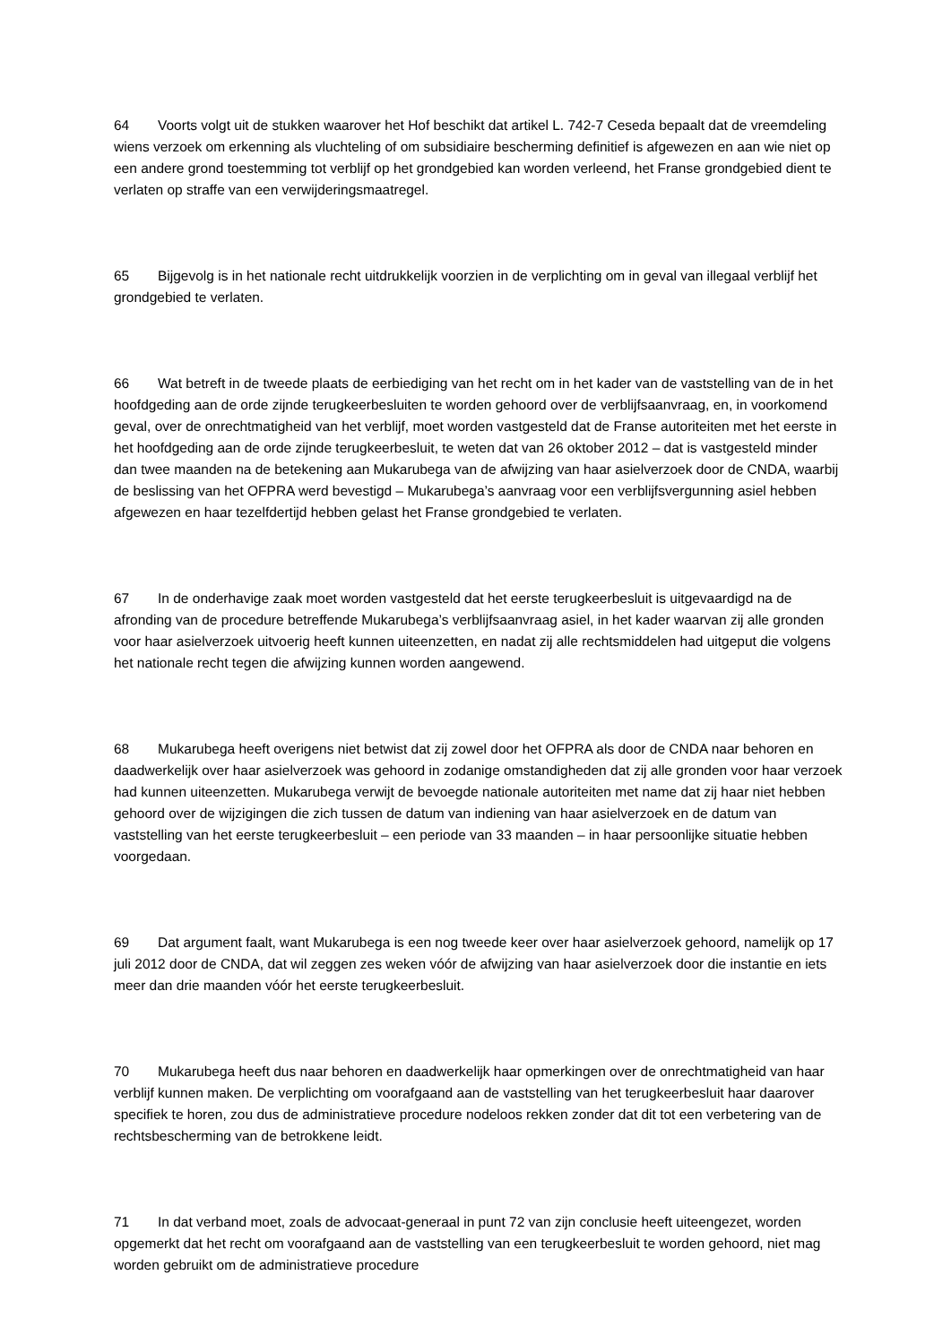64 Voorts volgt uit de stukken waarover het Hof beschikt dat artikel L. 742-7 Ceseda bepaalt dat de vreemdeling wiens verzoek om erkenning als vluchteling of om subsidiaire bescherming definitief is afgewezen en aan wie niet op een andere grond toestemming tot verblijf op het grondgebied kan worden verleend, het Franse grondgebied dient te verlaten op straffe van een verwijderingsmaatregel.
65 Bijgevolg is in het nationale recht uitdrukkelijk voorzien in de verplichting om in geval van illegaal verblijf het grondgebied te verlaten.
66 Wat betreft in de tweede plaats de eerbiediging van het recht om in het kader van de vaststelling van de in het hoofdgeding aan de orde zijnde terugkeerbesluiten te worden gehoord over de verblijfsaanvraag, en, in voorkomend geval, over de onrechtmatigheid van het verblijf, moet worden vastgesteld dat de Franse autoriteiten met het eerste in het hoofdgeding aan de orde zijnde terugkeerbesluit, te weten dat van 26 oktober 2012 – dat is vastgesteld minder dan twee maanden na de betekening aan Mukarubega van de afwijzing van haar asielverzoek door de CNDA, waarbij de beslissing van het OFPRA werd bevestigd – Mukarubega’s aanvraag voor een verblijfsvergunning asiel hebben afgewezen en haar tezelfdertijd hebben gelast het Franse grondgebied te verlaten.
67 In de onderhavige zaak moet worden vastgesteld dat het eerste terugkeerbesluit is uitgevaardigd na de afronding van de procedure betreffende Mukarubega’s verblijfsaanvraag asiel, in het kader waarvan zij alle gronden voor haar asielverzoek uitvoerig heeft kunnen uiteenzetten, en nadat zij alle rechtsmiddelen had uitgeput die volgens het nationale recht tegen die afwijzing kunnen worden aangewend.
68 Mukarubega heeft overigens niet betwist dat zij zowel door het OFPRA als door de CNDA naar behoren en daadwerkelijk over haar asielverzoek was gehoord in zodanige omstandigheden dat zij alle gronden voor haar verzoek had kunnen uiteenzetten. Mukarubega verwijt de bevoegde nationale autoriteiten met name dat zij haar niet hebben gehoord over de wijzigingen die zich tussen de datum van indiening van haar asielverzoek en de datum van vaststelling van het eerste terugkeerbesluit – een periode van 33 maanden – in haar persoonlijke situatie hebben voorgedaan.
69 Dat argument faalt, want Mukarubega is een nog tweede keer over haar asielverzoek gehoord, namelijk op 17 juli 2012 door de CNDA, dat wil zeggen zes weken vóór de afwijzing van haar asielverzoek door die instantie en iets meer dan drie maanden vóór het eerste terugkeerbesluit.
70 Mukarubega heeft dus naar behoren en daadwerkelijk haar opmerkingen over de onrechtmatigheid van haar verblijf kunnen maken. De verplichting om voorafgaand aan de vaststelling van het terugkeerbesluit haar daarover specifiek te horen, zou dus de administratieve procedure nodeloos rekken zonder dat dit tot een verbetering van de rechtsbescherming van de betrokkene leidt.
71 In dat verband moet, zoals de advocaat-generaal in punt 72 van zijn conclusie heeft uiteengezet, worden opgemerkt dat het recht om voorafgaand aan de vaststelling van een terugkeerbesluit te worden gehoord, niet mag worden gebruikt om de administratieve procedure